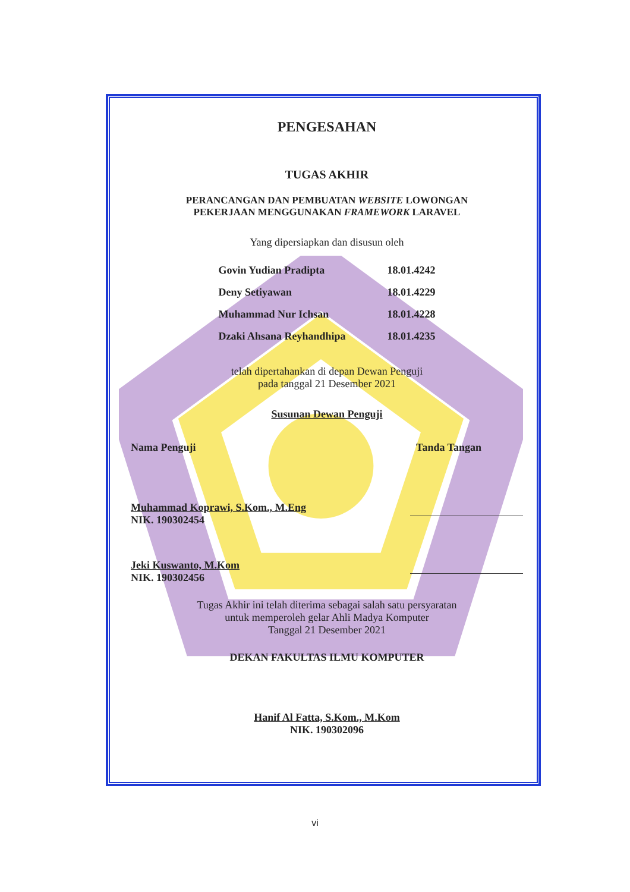PENGESAHAN
TUGAS AKHIR
PERANCANGAN DAN PEMBUATAN WEBSITE LOWONGAN
PEKERJAAN MENGGUNAKAN FRAMEWORK LARAVEL
Yang dipersiapkan dan disusun oleh
| Govin Yudian Pradipta | 18.01.4242 |
| Deny Setiyawan | 18.01.4229 |
| Muhammad Nur Ichsan | 18.01.4228 |
| Dzaki Ahsana Reyhandhipa | 18.01.4235 |
telah dipertahankan di depan Dewan Penguji
pada tanggal 21 Desember 2021
Susunan Dewan Penguji
Nama Penguji Tanda Tangan
Muhammad Koprawi, S.Kom., M.Eng
NIK. 190302454
Jeki Kuswanto, M.Kom
NIK. 190302456
Tugas Akhir ini telah diterima sebagai salah satu persyaratan
untuk memperoleh gelar Ahli Madya Komputer
Tanggal 21 Desember 2021
DEKAN FAKULTAS ILMU KOMPUTER
Hanif Al Fatta, S.Kom., M.Kom
NIK. 190302096
vi